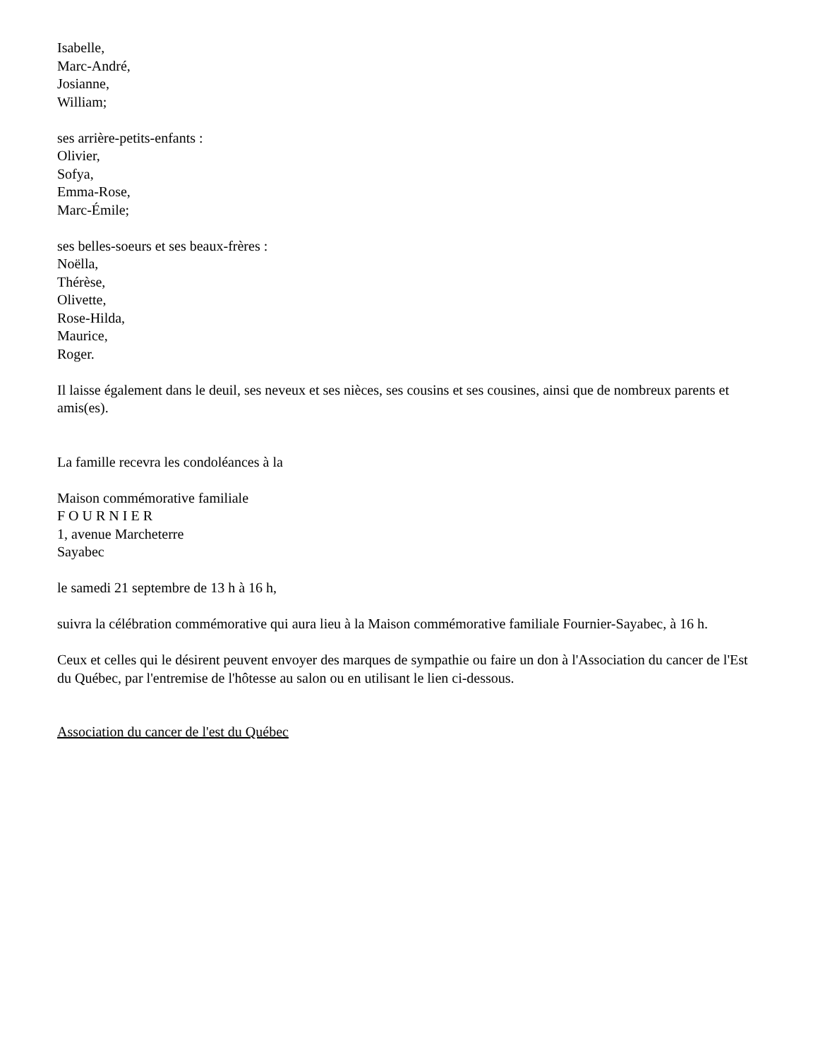Isabelle,
Marc-André,
Josianne,
William;
ses arrière-petits-enfants :
Olivier,
Sofya,
Emma-Rose,
Marc-Émile;
ses belles-soeurs et ses beaux-frères :
Noëlla,
Thérèse,
Olivette,
Rose-Hilda,
Maurice,
Roger.
Il laisse également dans le deuil, ses neveux et ses nièces, ses cousins et ses cousines, ainsi que de nombreux parents et amis(es).
La famille recevra les condoléances à la
Maison commémorative familiale
F O U R N I E R
1, avenue Marcheterre
Sayabec
le samedi 21 septembre de 13 h à 16 h,
suivra la célébration commémorative qui aura lieu à la Maison commémorative familiale Fournier-Sayabec, à 16 h.
Ceux et celles qui le désirent peuvent envoyer des marques de sympathie ou faire un don à l'Association du cancer de l'Est du Québec, par l'entremise de l'hôtesse au salon ou en utilisant le lien ci-dessous.
Association du cancer de l'est du Québec